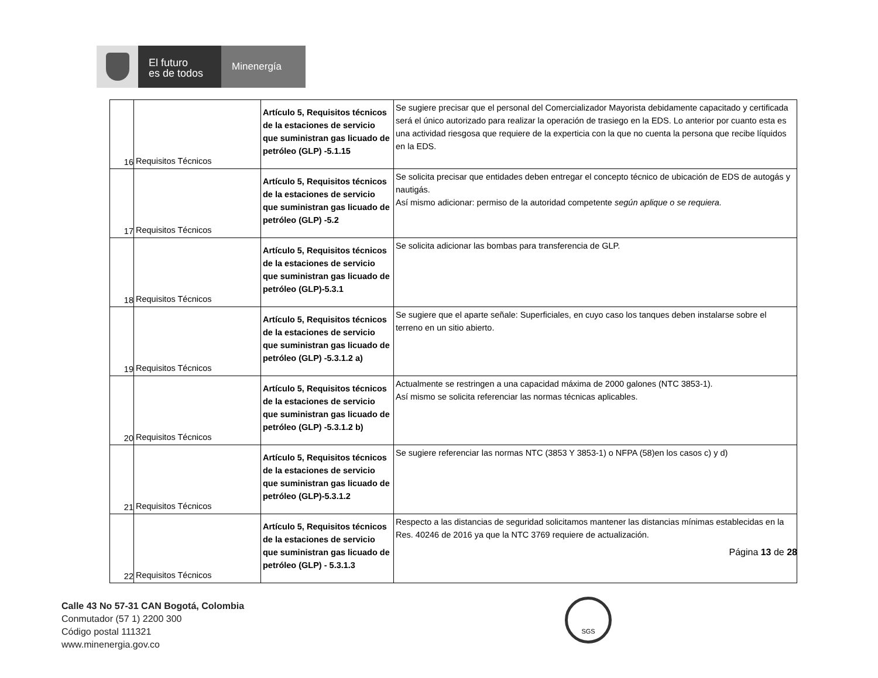El futuro
es de todos
Minenergía
| 16 | Requisitos Técnicos | Artículo 5, Requisitos técnicos de la estaciones de servicio que suministran gas licuado de petróleo (GLP) -5.1.15 | Se sugiere precisar que el personal del Comercializador Mayorista debidamente capacitado y certificada será el único autorizado para realizar la operación de trasiego en la EDS. Lo anterior por cuanto esta es una actividad riesgosa que requiere de la experticia con la que no cuenta la persona que recibe líquidos en la EDS. |
| 17 | Requisitos Técnicos | Artículo 5, Requisitos técnicos de la estaciones de servicio que suministran gas licuado de petróleo (GLP) -5.2 | Se solicita precisar que entidades deben entregar el concepto técnico de ubicación de EDS de autogás y nautigás. Así mismo adicionar: permiso de la autoridad competente según aplique o se requiera. |
| 18 | Requisitos Técnicos | Artículo 5, Requisitos técnicos de la estaciones de servicio que suministran gas licuado de petróleo (GLP)-5.3.1 | Se solicita adicionar las bombas para transferencia de GLP. |
| 19 | Requisitos Técnicos | Artículo 5, Requisitos técnicos de la estaciones de servicio que suministran gas licuado de petróleo (GLP) -5.3.1.2 a) | Se sugiere que el aparte señale: Superficiales, en cuyo caso los tanques deben instalarse sobre el terreno en un sitio abierto. |
| 20 | Requisitos Técnicos | Artículo 5, Requisitos técnicos de la estaciones de servicio que suministran gas licuado de petróleo (GLP) -5.3.1.2 b) | Actualmente se restringen a una capacidad máxima de 2000 galones (NTC 3853-1). Así mismo se solicita referenciar las normas técnicas aplicables. |
| 21 | Requisitos Técnicos | Artículo 5, Requisitos técnicos de la estaciones de servicio que suministran gas licuado de petróleo (GLP)-5.3.1.2 | Se sugiere referenciar las normas NTC (3853 Y 3853-1) o NFPA (58)en los casos c) y d) |
| 22 | Requisitos Técnicos | Artículo 5, Requisitos técnicos de la estaciones de servicio que suministran gas licuado de petróleo (GLP) - 5.3.1.3 | Respecto a las distancias de seguridad solicitamos mantener las distancias mínimas establecidas en la Res. 40246 de 2016 ya que la NTC 3769 requiere de actualización. |
Página 13 de 28
Calle 43 No 57-31 CAN Bogotá, Colombia
Conmutador (57 1) 2200 300
Código postal 111321
www.minenergia.gov.co
SGS